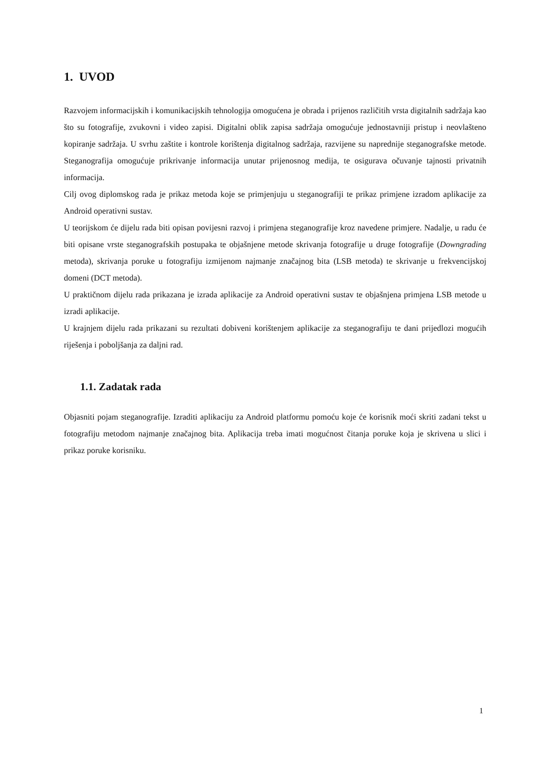1. UVOD
Razvojem informacijskih i komunikacijskih tehnologija omogućena je obrada i prijenos različitih vrsta digitalnih sadržaja kao što su fotografije, zvukovni i video zapisi. Digitalni oblik zapisa sadržaja omogućuje jednostavniji pristup i neovlašteno kopiranje sadržaja. U svrhu zaštite i kontrole korištenja digitalnog sadržaja, razvijene su naprednije steganografske metode. Steganografija omogućuje prikrivanje informacija unutar prijenosnog medija, te osigurava očuvanje tajnosti privatnih informacija.
Cilj ovog diplomskog rada je prikaz metoda koje se primjenjuju u steganografiji te prikaz primjene izradom aplikacije za Android operativni sustav.
U teorijskom će dijelu rada biti opisan povijesni razvoj i primjena steganografije kroz navedene primjere. Nadalje, u radu će biti opisane vrste steganografskih postupaka te objašnjene metode skrivanja fotografije u druge fotografije (Downgrading metoda), skrivanja poruke u fotografiju izmijenom najmanje značajnog bita (LSB metoda) te skrivanje u frekvencijskoj domeni (DCT metoda).
U praktičnom dijelu rada prikazana je izrada aplikacije za Android operativni sustav te objašnjena primjena LSB metode u izradi aplikacije.
U krajnjem dijelu rada prikazani su rezultati dobiveni korištenjem aplikacije za steganografiju te dani prijedlozi mogućih riješenja i poboljšanja za daljni rad.
1.1. Zadatak rada
Objasniti pojam steganografije. Izraditi aplikaciju za Android platformu pomoću koje će korisnik moći skriti zadani tekst u fotografiju metodom najmanje značajnog bita. Aplikacija treba imati mogućnost čitanja poruke koja je skrivena u slici i prikaz poruke korisniku.
1